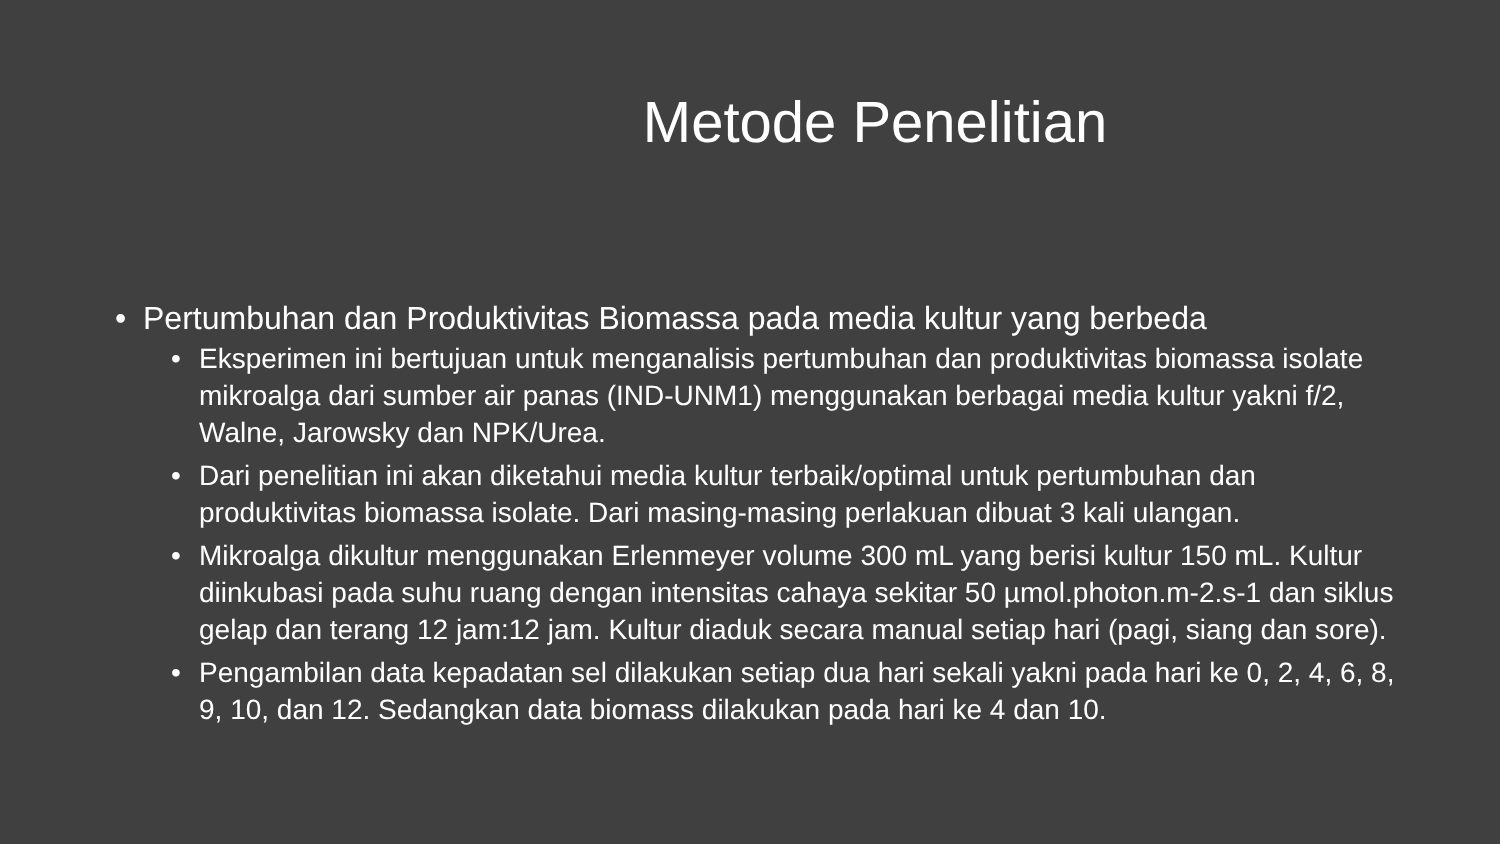Metode Penelitian
• Pertumbuhan dan Produktivitas Biomassa pada media kultur yang berbeda
• Eksperimen ini bertujuan untuk menganalisis pertumbuhan dan produktivitas biomassa isolate mikroalga dari sumber air panas (IND-UNM1) menggunakan berbagai media kultur yakni f/2, Walne, Jarowsky dan NPK/Urea.
• Dari penelitian ini akan diketahui media kultur terbaik/optimal untuk pertumbuhan dan produktivitas biomassa isolate. Dari masing-masing perlakuan dibuat 3 kali ulangan.
• Mikroalga dikultur menggunakan Erlenmeyer volume 300 mL yang berisi kultur 150 mL. Kultur diinkubasi pada suhu ruang dengan intensitas cahaya sekitar 50 µmol.photon.m-2.s-1 dan siklus gelap dan terang 12 jam:12 jam. Kultur diaduk secara manual setiap hari (pagi, siang dan sore).
• Pengambilan data kepadatan sel dilakukan setiap dua hari sekali yakni pada hari ke 0, 2, 4, 6, 8, 9, 10, dan 12. Sedangkan data biomass dilakukan pada hari ke 4 dan 10.